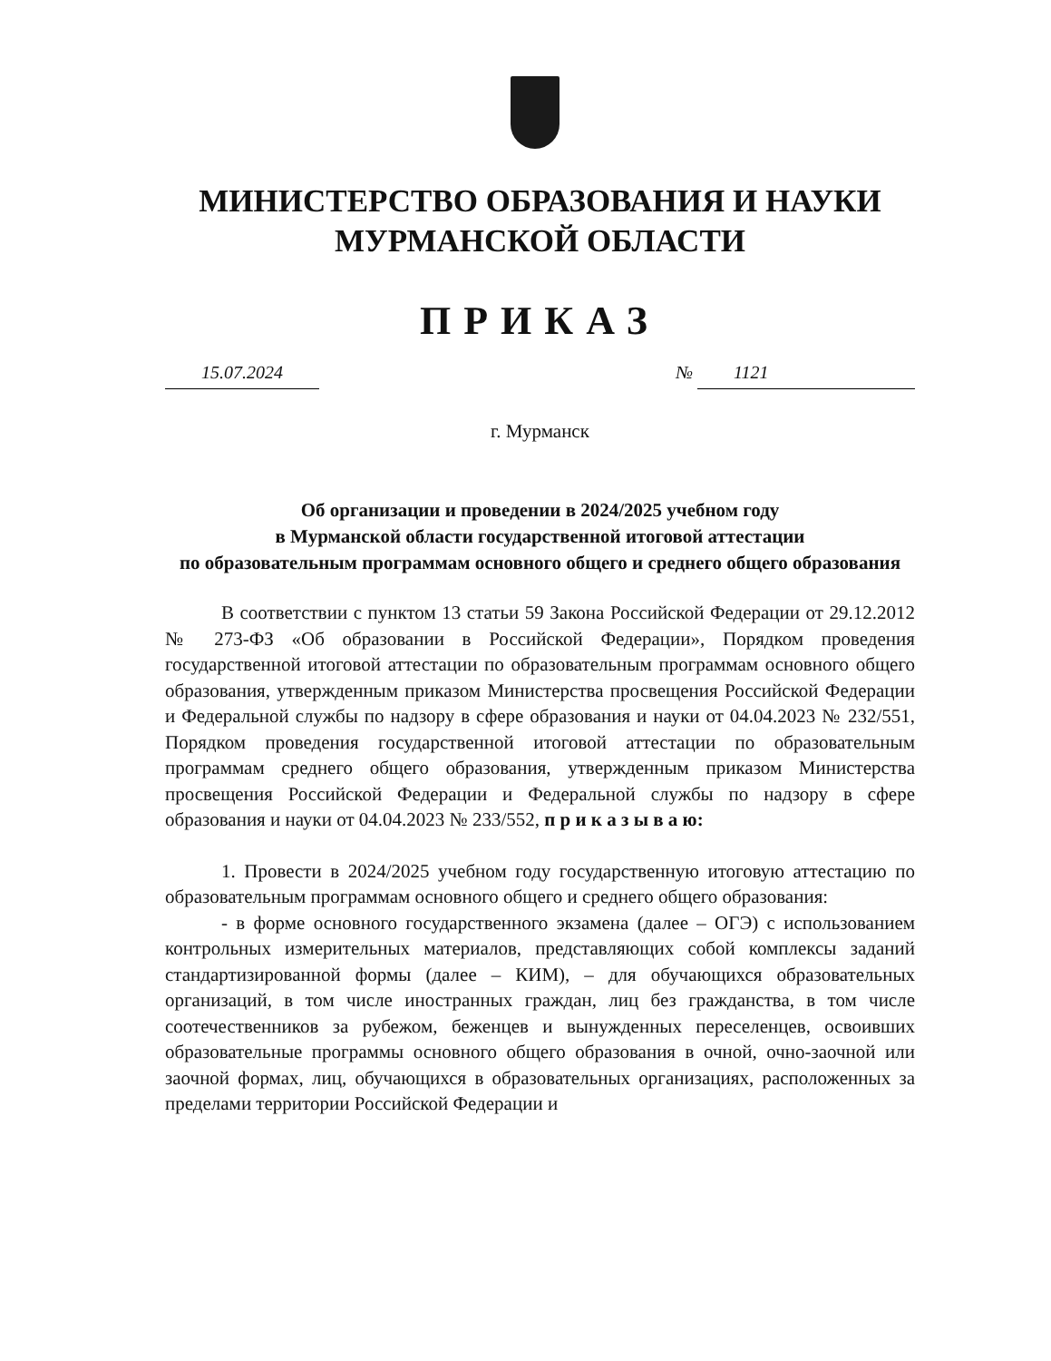МИНИСТЕРСТВО ОБРАЗОВАНИЯ И НАУКИ
МУРМАНСКОЙ ОБЛАСТИ
ПРИКАЗ
15.07.2024 № 1121
г. Мурманск
Об организации и проведении в 2024/2025 учебном году
в Мурманской области государственной итоговой аттестации
по образовательным программам основного общего и среднего общего образования
В соответствии с пунктом 13 статьи 59 Закона Российской Федерации от 29.12.2012 № 273-ФЗ «Об образовании в Российской Федерации», Порядком проведения государственной итоговой аттестации по образовательным программам основного общего образования, утвержденным приказом Министерства просвещения Российской Федерации и Федеральной службы по надзору в сфере образования и науки от 04.04.2023 № 232/551, Порядком проведения государственной итоговой аттестации по образовательным программам среднего общего образования, утвержденным приказом Министерства просвещения Российской Федерации и Федеральной службы по надзору в сфере образования и науки от 04.04.2023 № 233/552, п р и к а з ы в а ю:
1. Провести в 2024/2025 учебном году государственную итоговую аттестацию по образовательным программам основного общего и среднего общего образования:
- в форме основного государственного экзамена (далее – ОГЭ) с использованием контрольных измерительных материалов, представляющих собой комплексы заданий стандартизированной формы (далее – КИМ), – для обучающихся образовательных организаций, в том числе иностранных граждан, лиц без гражданства, в том числе соотечественников за рубежом, беженцев и вынужденных переселенцев, освоивших образовательные программы основного общего образования в очной, очно-заочной или заочной формах, лиц, обучающихся в образовательных организациях, расположенных за пределами территории Российской Федерации и